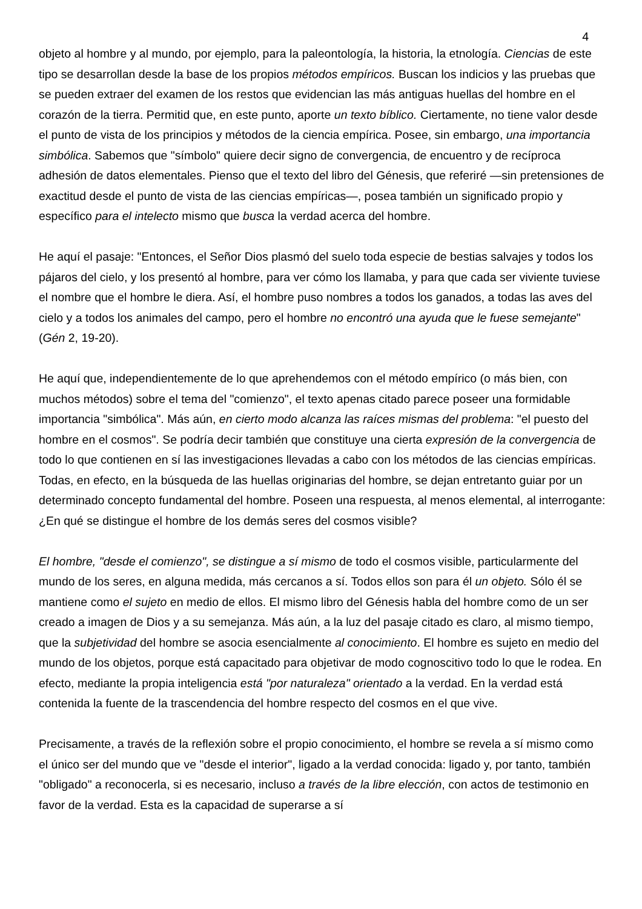4
objeto al hombre y al mundo, por ejemplo, para la paleontología, la historia, la etnología. Ciencias de este tipo se desarrollan desde la base de los propios métodos empíricos. Buscan los indicios y las pruebas que se pueden extraer del examen de los restos que evidencian las más antiguas huellas del hombre en el corazón de la tierra. Permitid que, en este punto, aporte un texto bíblico. Ciertamente, no tiene valor desde el punto de vista de los principios y métodos de la ciencia empírica. Posee, sin embargo, una importancia simbólica. Sabemos que "símbolo" quiere decir signo de convergencia, de encuentro y de recíproca adhesión de datos elementales. Pienso que el texto del libro del Génesis, que referiré —sin pretensiones de exactitud desde el punto de vista de las ciencias empíricas—, posea también un significado propio y específico para el intelecto mismo que busca la verdad acerca del hombre.
He aquí el pasaje: "Entonces, el Señor Dios plasmó del suelo toda especie de bestias salvajes y todos los pájaros del cielo, y los presentó al hombre, para ver cómo los llamaba, y para que cada ser viviente tuviese el nombre que el hombre le diera. Así, el hombre puso nombres a todos los ganados, a todas las aves del cielo y a todos los animales del campo, pero el hombre no encontró una ayuda que le fuese semejante" (Gén 2, 19-20).
He aquí que, independientemente de lo que aprehendemos con el método empírico (o más bien, con muchos métodos) sobre el tema del "comienzo", el texto apenas citado parece poseer una formidable importancia "simbólica". Más aún, en cierto modo alcanza las raíces mismas del problema: "el puesto del hombre en el cosmos". Se podría decir también que constituye una cierta expresión de la convergencia de todo lo que contienen en sí las investigaciones llevadas a cabo con los métodos de las ciencias empíricas. Todas, en efecto, en la búsqueda de las huellas originarias del hombre, se dejan entretanto guiar por un determinado concepto fundamental del hombre. Poseen una respuesta, al menos elemental, al interrogante: ¿En qué se distingue el hombre de los demás seres del cosmos visible?
El hombre, "desde el comienzo", se distingue a sí mismo de todo el cosmos visible, particularmente del mundo de los seres, en alguna medida, más cercanos a sí. Todos ellos son para él un objeto. Sólo él se mantiene como el sujeto en medio de ellos. El mismo libro del Génesis habla del hombre como de un ser creado a imagen de Dios y a su semejanza. Más aún, a la luz del pasaje citado es claro, al mismo tiempo, que la subjetividad del hombre se asocia esencialmente al conocimiento. El hombre es sujeto en medio del mundo de los objetos, porque está capacitado para objetivar de modo cognoscitivo todo lo que le rodea. En efecto, mediante la propia inteligencia está "por naturaleza" orientado a la verdad. En la verdad está contenida la fuente de la trascendencia del hombre respecto del cosmos en el que vive.
Precisamente, a través de la reflexión sobre el propio conocimiento, el hombre se revela a sí mismo como el único ser del mundo que ve "desde el interior", ligado a la verdad conocida: ligado y, por tanto, también "obligado" a reconocerla, si es necesario, incluso a través de la libre elección, con actos de testimonio en favor de la verdad. Esta es la capacidad de superarse a sí